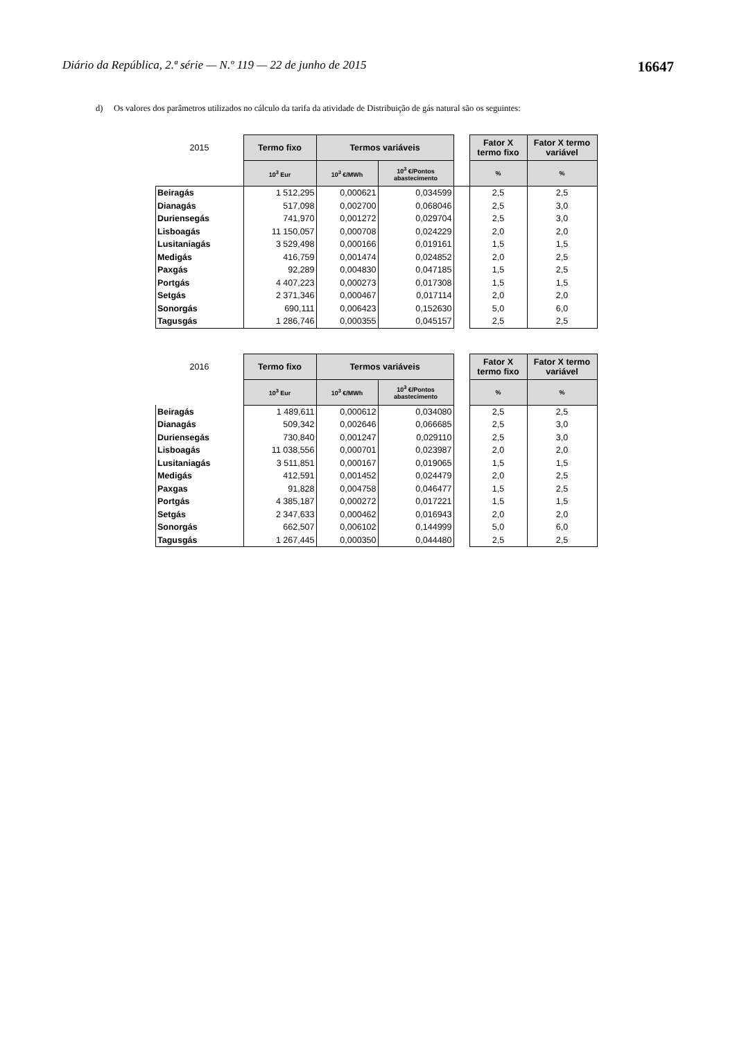Diário da República, 2.ª série — N.º 119 — 22 de junho de 2015 16647
d) Os valores dos parâmetros utilizados no cálculo da tarifa da atividade de Distribuição de gás natural são os seguintes:
| 2015 | Termo fixo | Termos variáveis | | | Fator X termo fixo | Fator X termo variável |
| | 10<sup>3</sup> Eur | 10<sup>3</sup> €/MWh | 10<sup>3</sup> €/Pontos abastecimento | | % | % |
| Beiragás | 1 512,295 | 0,000621 | 0,034599 | | 2,5 | 2,5 |
| Dianagás | 517,098 | 0,002700 | 0,068046 | | 2,5 | 3,0 |
| Duriensegás | 741,970 | 0,001272 | 0,029704 | | 2,5 | 3,0 |
| Lisboagás | 11 150,057 | 0,000708 | 0,024229 | | 2,0 | 2,0 |
| Lusitaniagás | 3 529,498 | 0,000166 | 0,019161 | | 1,5 | 1,5 |
| Medigás | 416,759 | 0,001474 | 0,024852 | | 2,0 | 2,5 |
| Paxgás | 92,289 | 0,004830 | 0,047185 | | 1,5 | 2,5 |
| Portgás | 4 407,223 | 0,000273 | 0,017308 | | 1,5 | 1,5 |
| Setgás | 2 371,346 | 0,000467 | 0,017114 | | 2,0 | 2,0 |
| Sonorgás | 690,111 | 0,006423 | 0,152630 | | 5,0 | 6,0 |
| Tagusgás | 1 286,746 | 0,000355 | 0,045157 | | 2,5 | 2,5 |
| 2016 | Termo fixo | Termos variáveis | | | Fator X termo fixo | Fator X termo variável |
| | 10<sup>3</sup> Eur | 10<sup>3</sup> €/MWh | 10<sup>3</sup> €/Pontos abastecimento | | % | % |
| Beiragás | 1 489,611 | 0,000612 | 0,034080 | | 2,5 | 2,5 |
| Dianagás | 509,342 | 0,002646 | 0,066685 | | 2,5 | 3,0 |
| Duriensegás | 730,840 | 0,001247 | 0,029110 | | 2,5 | 3,0 |
| Lisboagás | 11 038,556 | 0,000701 | 0,023987 | | 2,0 | 2,0 |
| Lusitaniagás | 3 511,851 | 0,000167 | 0,019065 | | 1,5 | 1,5 |
| Medigás | 412,591 | 0,001452 | 0,024479 | | 2,0 | 2,5 |
| Paxgas | 91,828 | 0,004758 | 0,046477 | | 1,5 | 2,5 |
| Portgás | 4 385,187 | 0,000272 | 0,017221 | | 1,5 | 1,5 |
| Setgás | 2 347,633 | 0,000462 | 0,016943 | | 2,0 | 2,0 |
| Sonorgás | 662,507 | 0,006102 | 0,144999 | | 5,0 | 6,0 |
| Tagusgás | 1 267,445 | 0,000350 | 0,044480 | | 2,5 | 2,5 |